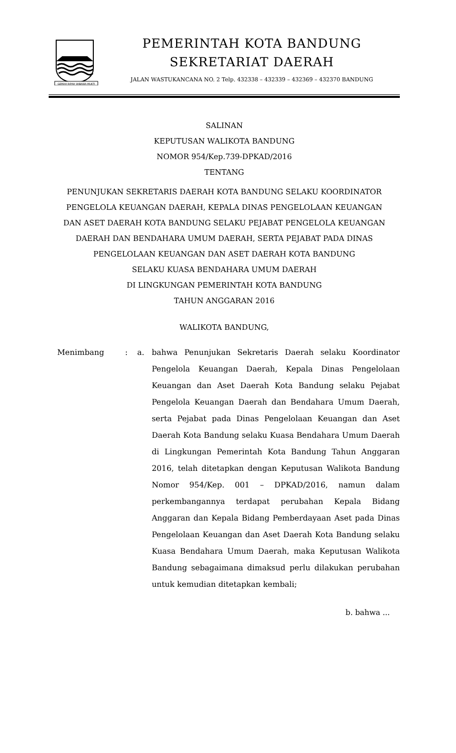GEMAH RIPAH WIBAWA MUKTI
PEMERINTAH KOTA BANDUNG
SEKRETARIAT DAERAH
JALAN WASTUKANCANA NO. 2 Telp. 432338 – 432339 – 432369 – 432370 BANDUNG
SALINAN
KEPUTUSAN WALIKOTA BANDUNG
NOMOR 954/Kep.739-DPKAD/2016
TENTANG
PENUNJUKAN SEKRETARIS DAERAH KOTA BANDUNG SELAKU KOORDINATOR
PENGELOLA KEUANGAN DAERAH, KEPALA DINAS PENGELOLAAN KEUANGAN
DAN ASET DAERAH KOTA BANDUNG SELAKU PEJABAT PENGELOLA KEUANGAN
DAERAH DAN BENDAHARA UMUM DAERAH, SERTA PEJABAT PADA DINAS
PENGELOLAAN KEUANGAN DAN ASET DAERAH KOTA BANDUNG
SELAKU KUASA BENDAHARA UMUM DAERAH
DI LINGKUNGAN PEMERINTAH KOTA BANDUNG
TAHUN ANGGARAN 2016
WALIKOTA BANDUNG,
Menimbang : a. bahwa Penunjukan Sekretaris Daerah selaku Koordinator Pengelola Keuangan Daerah, Kepala Dinas Pengelolaan Keuangan dan Aset Daerah Kota Bandung selaku Pejabat Pengelola Keuangan Daerah dan Bendahara Umum Daerah, serta Pejabat pada Dinas Pengelolaan Keuangan dan Aset Daerah Kota Bandung selaku Kuasa Bendahara Umum Daerah di Lingkungan Pemerintah Kota Bandung Tahun Anggaran 2016, telah ditetapkan dengan Keputusan Walikota Bandung Nomor 954/Kep. 001 – DPKAD/2016, namun dalam perkembangannya terdapat perubahan Kepala Bidang Anggaran dan Kepala Bidang Pemberdayaan Aset pada Dinas Pengelolaan Keuangan dan Aset Daerah Kota Bandung selaku Kuasa Bendahara Umum Daerah, maka Keputusan Walikota Bandung sebagaimana dimaksud perlu dilakukan perubahan untuk kemudian ditetapkan kembali;
b. bahwa ...